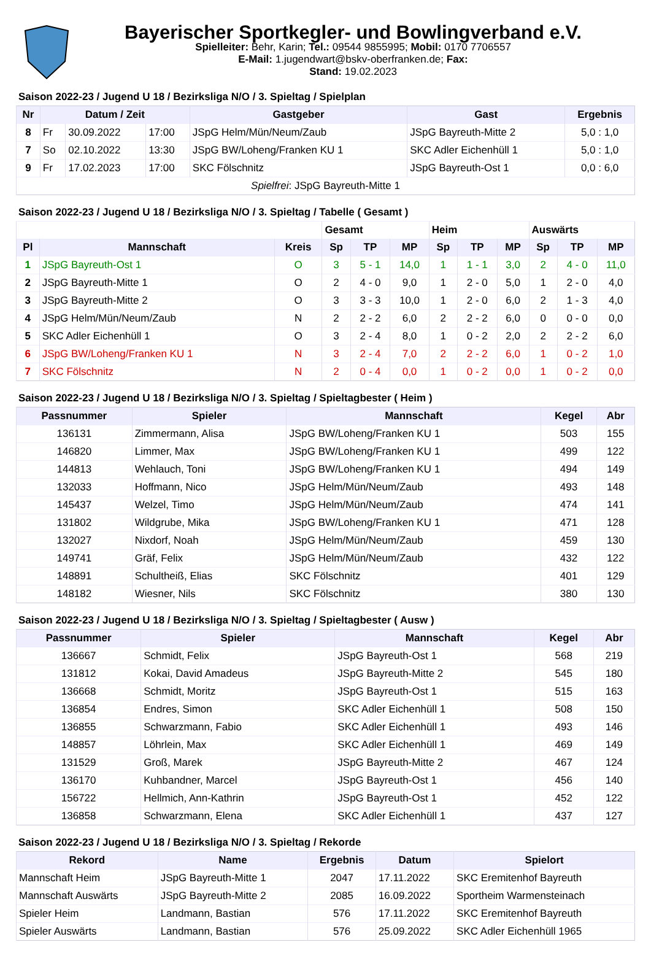Bayerischer Sportkegler- und Bowlingverband e.V.
Spielleiter: Behr, Karin; Tel.: 09544 9855995; Mobil: 0170 7706557
E-Mail: 1.jugendwart@bskv-oberfranken.de; Fax:
Stand: 19.02.2023
Saison 2022-23 / Jugend U 18 / Bezirksliga N/O / 3. Spieltag / Spielplan
| Nr | Datum / Zeit | | | Gastgeber | Gast | Ergebnis |
| --- | --- | --- | --- | --- | --- | --- |
| 8 | Fr | 30.09.2022 | 17:00 | JSpG Helm/Mün/Neum/Zaub | JSpG Bayreuth-Mitte 2 | 5,0 : 1,0 |
| 7 | So | 02.10.2022 | 13:30 | JSpG BW/Loheng/Franken KU 1 | SKC Adler Eichenhüll 1 | 5,0 : 1,0 |
| 9 | Fr | 17.02.2023 | 17:00 | SKC Fölschnitz | JSpG Bayreuth-Ost 1 | 0,0 : 6,0 |
| Spielfrei : JSpG Bayreuth-Mitte 1 | | | | | | |
Saison 2022-23 / Jugend U 18 / Bezirksliga N/O / 3. Spieltag / Tabelle ( Gesamt )
| | | | Gesamt | | | Heim | | | Auswärts | | |
| Pl | Mannschaft | Kreis | Sp | TP | MP | Sp | TP | MP | Sp | TP | MP |
| 1 | JSpG Bayreuth-Ost 1 | O | 3 | 5 - 1 | 14,0 | 1 | 1 - 1 | 3,0 | 2 | 4 - 0 | 11,0 |
| 2 | JSpG Bayreuth-Mitte 1 | O | 2 | 4 - 0 | 9,0 | 1 | 2 - 0 | 5,0 | 1 | 2 - 0 | 4,0 |
| 3 | JSpG Bayreuth-Mitte 2 | O | 3 | 3 - 3 | 10,0 | 1 | 2 - 0 | 6,0 | 2 | 1 - 3 | 4,0 |
| 4 | JSpG Helm/Mün/Neum/Zaub | N | 2 | 2 - 2 | 6,0 | 2 | 2 - 2 | 6,0 | 0 | 0 - 0 | 0,0 |
| 5 | SKC Adler Eichenhüll 1 | O | 3 | 2 - 4 | 8,0 | 1 | 0 - 2 | 2,0 | 2 | 2 - 2 | 6,0 |
| 6 | JSpG BW/Loheng/Franken KU 1 | N | 3 | 2 - 4 | 7,0 | 2 | 2 - 2 | 6,0 | 1 | 0 - 2 | 1,0 |
| 7 | SKC Fölschnitz | N | 2 | 0 - 4 | 0,0 | 1 | 0 - 2 | 0,0 | 1 | 0 - 2 | 0,0 |
Saison 2022-23 / Jugend U 18 / Bezirksliga N/O / 3. Spieltag / Spieltagbester ( Heim )
| Passnummer | Spieler | Mannschaft | Kegel | Abr |
| --- | --- | --- | --- | --- |
| 136131 | Zimmermann, Alisa | JSpG BW/Loheng/Franken KU 1 | 503 | 155 |
| 146820 | Limmer, Max | JSpG BW/Loheng/Franken KU 1 | 499 | 122 |
| 144813 | Wehlauch, Toni | JSpG BW/Loheng/Franken KU 1 | 494 | 149 |
| 132033 | Hoffmann, Nico | JSpG Helm/Mün/Neum/Zaub | 493 | 148 |
| 145437 | Welzel, Timo | JSpG Helm/Mün/Neum/Zaub | 474 | 141 |
| 131802 | Wildgrube, Mika | JSpG BW/Loheng/Franken KU 1 | 471 | 128 |
| 132027 | Nixdorf, Noah | JSpG Helm/Mün/Neum/Zaub | 459 | 130 |
| 149741 | Gräf, Felix | JSpG Helm/Mün/Neum/Zaub | 432 | 122 |
| 148891 | Schultheiß, Elias | SKC Fölschnitz | 401 | 129 |
| 148182 | Wiesner, Nils | SKC Fölschnitz | 380 | 130 |
Saison 2022-23 / Jugend U 18 / Bezirksliga N/O / 3. Spieltag / Spieltagbester ( Ausw )
| Passnummer | Spieler | Mannschaft | Kegel | Abr |
| --- | --- | --- | --- | --- |
| 136667 | Schmidt, Felix | JSpG Bayreuth-Ost 1 | 568 | 219 |
| 131812 | Kokai, David Amadeus | JSpG Bayreuth-Mitte 2 | 545 | 180 |
| 136668 | Schmidt, Moritz | JSpG Bayreuth-Ost 1 | 515 | 163 |
| 136854 | Endres, Simon | SKC Adler Eichenhüll 1 | 508 | 150 |
| 136855 | Schwarzmann, Fabio | SKC Adler Eichenhüll 1 | 493 | 146 |
| 148857 | Löhrlein, Max | SKC Adler Eichenhüll 1 | 469 | 149 |
| 131529 | Groß, Marek | JSpG Bayreuth-Mitte 2 | 467 | 124 |
| 136170 | Kuhbandner, Marcel | JSpG Bayreuth-Ost 1 | 456 | 140 |
| 156722 | Hellmich, Ann-Kathrin | JSpG Bayreuth-Ost 1 | 452 | 122 |
| 136858 | Schwarzmann, Elena | SKC Adler Eichenhüll 1 | 437 | 127 |
Saison 2022-23 / Jugend U 18 / Bezirksliga N/O / 3. Spieltag / Rekorde
| Rekord | Name | Ergebnis | Datum | Spielort |
| --- | --- | --- | --- | --- |
| Mannschaft Heim | JSpG Bayreuth-Mitte 1 | 2047 | 17.11.2022 | SKC Eremitenhof Bayreuth |
| Mannschaft Auswärts | JSpG Bayreuth-Mitte 2 | 2085 | 16.09.2022 | Sportheim Warmensteinach |
| Spieler Heim | Landmann, Bastian | 576 | 17.11.2022 | SKC Eremitenhof Bayreuth |
| Spieler Auswärts | Landmann, Bastian | 576 | 25.09.2022 | SKC Adler Eichenhüll 1965 |